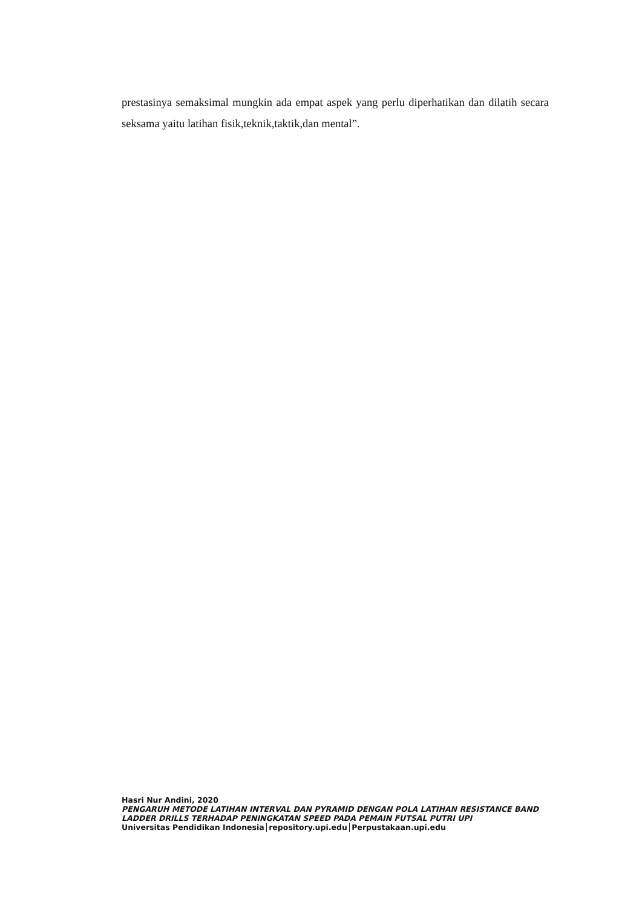prestasinya semaksimal mungkin ada empat aspek yang perlu diperhatikan dan dilatih secara seksama yaitu latihan fisik,teknik,taktik,dan mental”.
Hasri Nur Andini, 2020
PENGARUH METODE LATIHAN INTERVAL DAN PYRAMID DENGAN POLA LATIHAN RESISTANCE BAND LADDER DRILLS TERHADAP PENINGKATAN SPEED PADA PEMAIN FUTSAL PUTRI UPI
Universitas Pendidikan Indonesia│repository.upi.edu│Perpustakaan.upi.edu